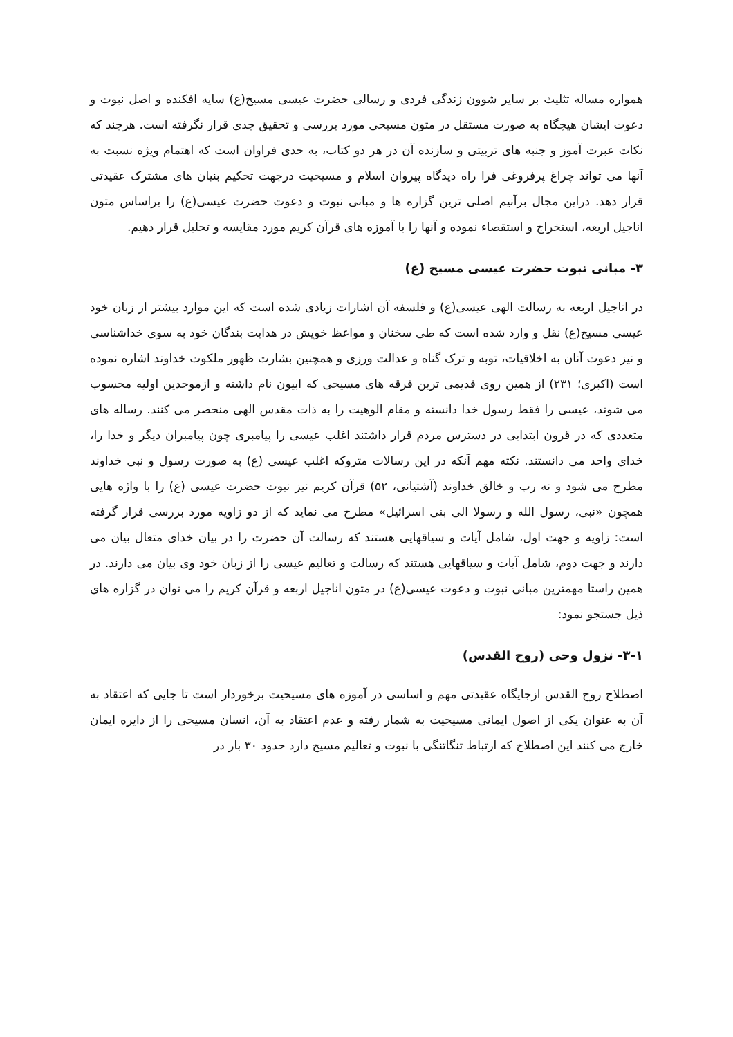همواره مساله تثلیث بر سایر شوون زندگی فردی و رسالی حضرت عیسی مسیح(ع) سایه افکنده و اصل نبوت و دعوت ایشان هیچگاه به صورت مستقل در متون مسیحی مورد بررسی و تحقیق جدی قرار نگرفته است. هرچند که نکات عبرت آموز و جنبه های تربیتی و سازنده آن در هر دو کتاب، به حدی فراوان است که اهتمام ویژه نسبت به آنها می تواند چراغ پرفروغی فرا راه دیدگاه پیروان اسلام و مسیحیت درجهت تحکیم بنیان های مشترک عقیدتی قرار دهد. دراین مجال برآنیم اصلی ترین گزاره ها و مبانی نبوت و دعوت حضرت عیسی(ع) را براساس متون اناجیل اربعه، استخراج و استقصاء نموده و آنها را با آموزه های قرآن کریم مورد مقایسه و تحلیل قرار دهیم.
۳- مبانی نبوت حضرت عیسی مسیح (ع)
در اناجیل اربعه به رسالت الهی عیسی(ع) و فلسفه آن اشارات زیادی شده است که این موارد بیشتر از زبان خود عیسی مسیح(ع) نقل و وارد شده است که طی سخنان و مواعظ خویش در هدایت بندگان خود به سوی خداشناسی و نیز دعوت آنان به اخلاقیات، توبه و ترک گناه و عدالت ورزی و همچنین بشارت ظهور ملکوت خداوند اشاره نموده است (اکبری؛ ۲۳۱) از همین روی قدیمی ترین فرقه های مسیحی که ابیون نام داشته و ازموحدین اولیه محسوب می شوند، عیسی را فقط رسول خدا دانسته و مقام الوهیت را به ذات مقدس الهی منحصر می کنند. رساله های متعددی که در قرون ابتدایی در دسترس مردم قرار داشتند اغلب عیسی را پیامبری چون پیامبران دیگر و خدا را، خدای واحد می دانستند. نکته مهم آنکه در این رسالات متروکه اغلب عیسی (ع) به صورت رسول و نبی خداوند مطرح می شود و نه رب و خالق خداوند (آشتیانی، ۵۲) قرآن کریم نیز نبوت حضرت عیسی (ع) را با واژه هایی همچون «نبی، رسول الله و رسولا الی بنی اسرائیل» مطرح می نماید که از دو زاویه مورد بررسی قرار گرفته است: زاویه و جهت اول، شامل آیات و سیاقهایی هستند که رسالت آن حضرت را در بیان خدای متعال بیان می دارند و جهت دوم، شامل آیات و سیاقهایی هستند که رسالت و تعالیم عیسی را از زبان خود وی بیان می دارند. در همین راستا مهمترین مبانی نبوت و دعوت عیسی(ع) در متون اناجیل اربعه و قرآن کریم را می توان در گزاره های ذیل جستجو نمود:
۳-۱- نزول وحی (روح القدس)
اصطلاح روح القدس ازجایگاه عقیدتی مهم و اساسی در آموزه های مسیحیت برخوردار است تا جایی که اعتقاد به آن به عنوان یکی از اصول ایمانی مسیحیت به شمار رفته و عدم اعتقاد به آن، انسان مسیحی را از دایره ایمان خارج می کنند این اصطلاح که ارتباط تنگاتنگی با نبوت و تعالیم مسیح دارد حدود ۳۰ بار در